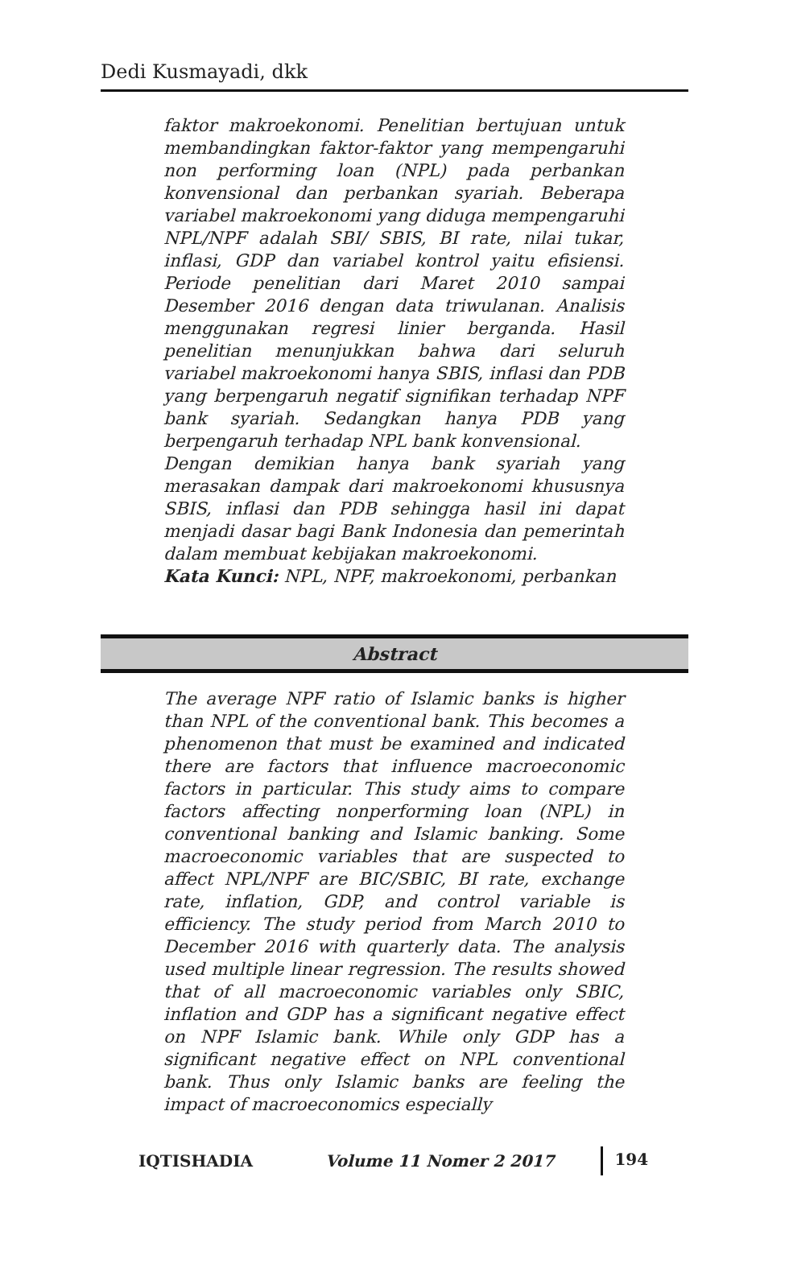Dedi Kusmayadi, dkk
faktor makroekonomi. Penelitian bertujuan untuk membandingkan faktor-faktor yang mempengaruhi non performing loan (NPL) pada perbankan konvensional dan perbankan syariah. Beberapa variabel makroekonomi yang diduga mempengaruhi NPL/NPF adalah SBI/ SBIS, BI rate, nilai tukar, inflasi, GDP dan variabel kontrol yaitu efisiensi. Periode penelitian dari Maret 2010 sampai Desember 2016 dengan data triwulanan. Analisis menggunakan regresi linier berganda. Hasil penelitian menunjukkan bahwa dari seluruh variabel makroekonomi hanya SBIS, inflasi dan PDB yang berpengaruh negatif signifikan terhadap NPF bank syariah. Sedangkan hanya PDB yang berpengaruh terhadap NPL bank konvensional.
Dengan demikian hanya bank syariah yang merasakan dampak dari makroekonomi khususnya SBIS, inflasi dan PDB sehingga hasil ini dapat menjadi dasar bagi Bank Indonesia dan pemerintah dalam membuat kebijakan makroekonomi.
Kata Kunci: NPL, NPF, makroekonomi, perbankan
Abstract
The average NPF ratio of Islamic banks is higher than NPL of the conventional bank. This becomes a phenomenon that must be examined and indicated there are factors that influence macroeconomic factors in particular. This study aims to compare factors affecting nonperforming loan (NPL) in conventional banking and Islamic banking. Some macroeconomic variables that are suspected to affect NPL/NPF are BIC/SBIC, BI rate, exchange rate, inflation, GDP, and control variable is efficiency. The study period from March 2010 to December 2016 with quarterly data. The analysis used multiple linear regression. The results showed that of all macroeconomic variables only SBIC, inflation and GDP has a significant negative effect on NPF Islamic bank. While only GDP has a significant negative effect on NPL conventional bank. Thus only Islamic banks are feeling the impact of macroeconomics especially
IQTISHADIA Volume 11 Nomer 2 2017 194